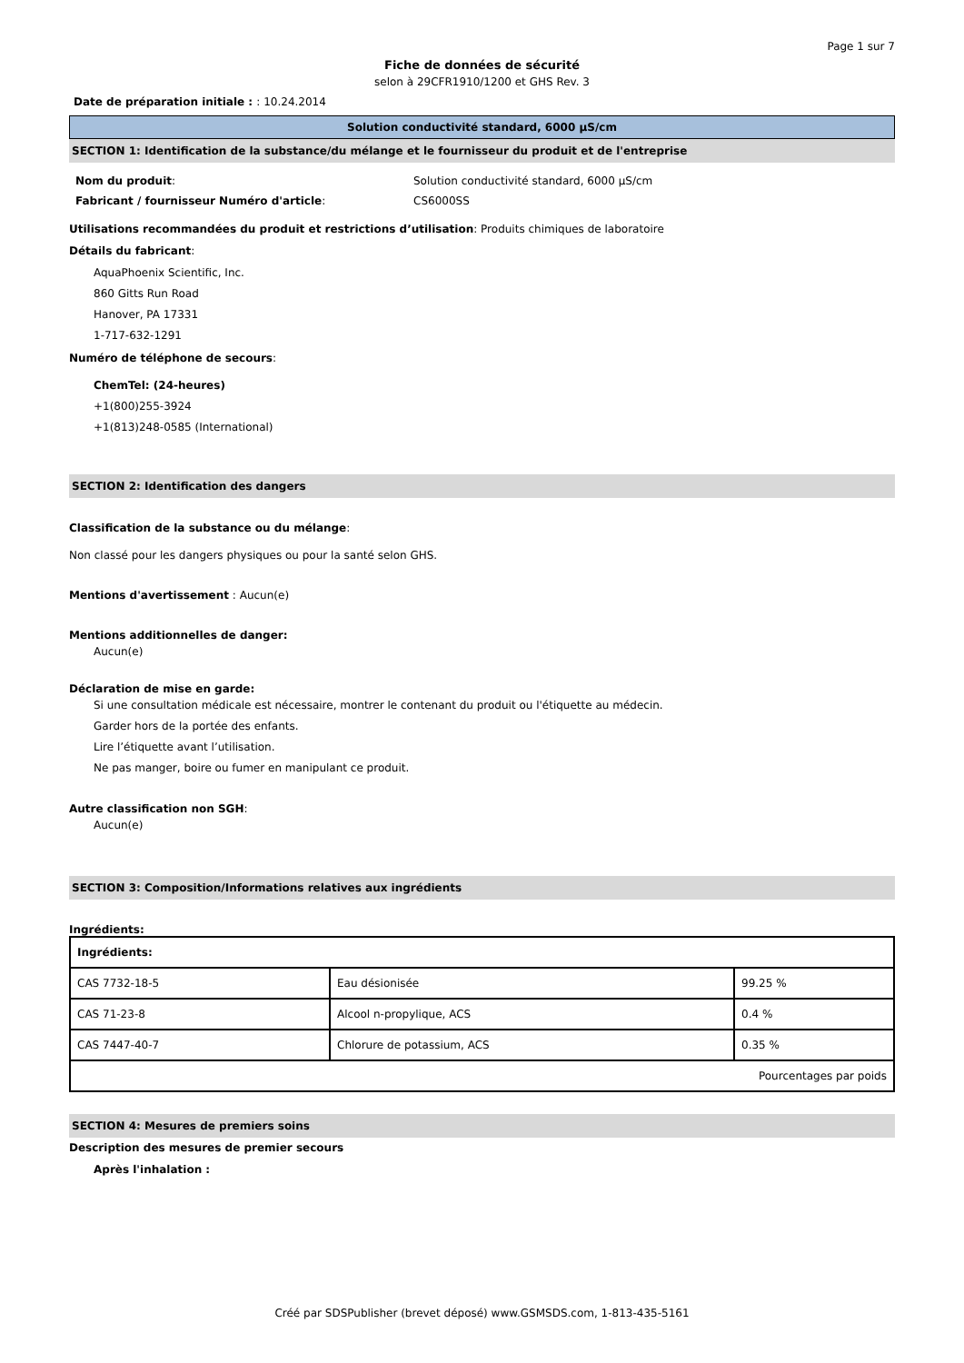Page 1 sur 7
Fiche de données de sécurité
selon à 29CFR1910/1200 et GHS Rev. 3
Date de préparation initiale : : 10.24.2014
Solution conductivité standard, 6000 µS/cm
SECTION 1: Identification de la substance/du mélange et le fournisseur du produit et de l'entreprise
| Nom du produit : | Solution conductivité standard, 6000 µS/cm |
| Fabricant / fournisseur Numéro d'article : | CS6000SS |
Utilisations recommandées du produit et restrictions d’utilisation: Produits chimiques de laboratoire
Détails du fabricant:
AquaPhoenix Scientific, Inc.
860 Gitts Run Road
Hanover, PA 17331
1-717-632-1291
Numéro de téléphone de secours:
ChemTel: (24-heures)
+1(800)255-3924
+1(813)248-0585 (International)
SECTION 2: Identification des dangers
Classification de la substance ou du mélange:
Non classé pour les dangers physiques ou pour la santé selon GHS.
Mentions d'avertissement : Aucun(e)
Mentions additionnelles de danger:
Aucun(e)
Déclaration de mise en garde:
Si une consultation médicale est nécessaire, montrer le contenant du produit ou l'étiquette au médecin.
Garder hors de la portée des enfants.
Lire l’étiquette avant l’utilisation.
Ne pas manger, boire ou fumer en manipulant ce produit.
Autre classification non SGH:
Aucun(e)
SECTION 3: Composition/Informations relatives aux ingrédients
Ingrédients:
| Ingrédients: | | |
| --- | --- | --- |
| CAS 7732-18-5 | Eau désionisée | 99.25 % |
| CAS 71-23-8 | Alcool n-propylique, ACS | 0.4 % |
| CAS 7447-40-7 | Chlorure de potassium, ACS | 0.35 % |
| Pourcentages par poids | | |
SECTION 4: Mesures de premiers soins
Description des mesures de premier secours
Après l'inhalation :
Créé par SDSPublisher (brevet déposé) www.GSMSDS.com, 1-813-435-5161